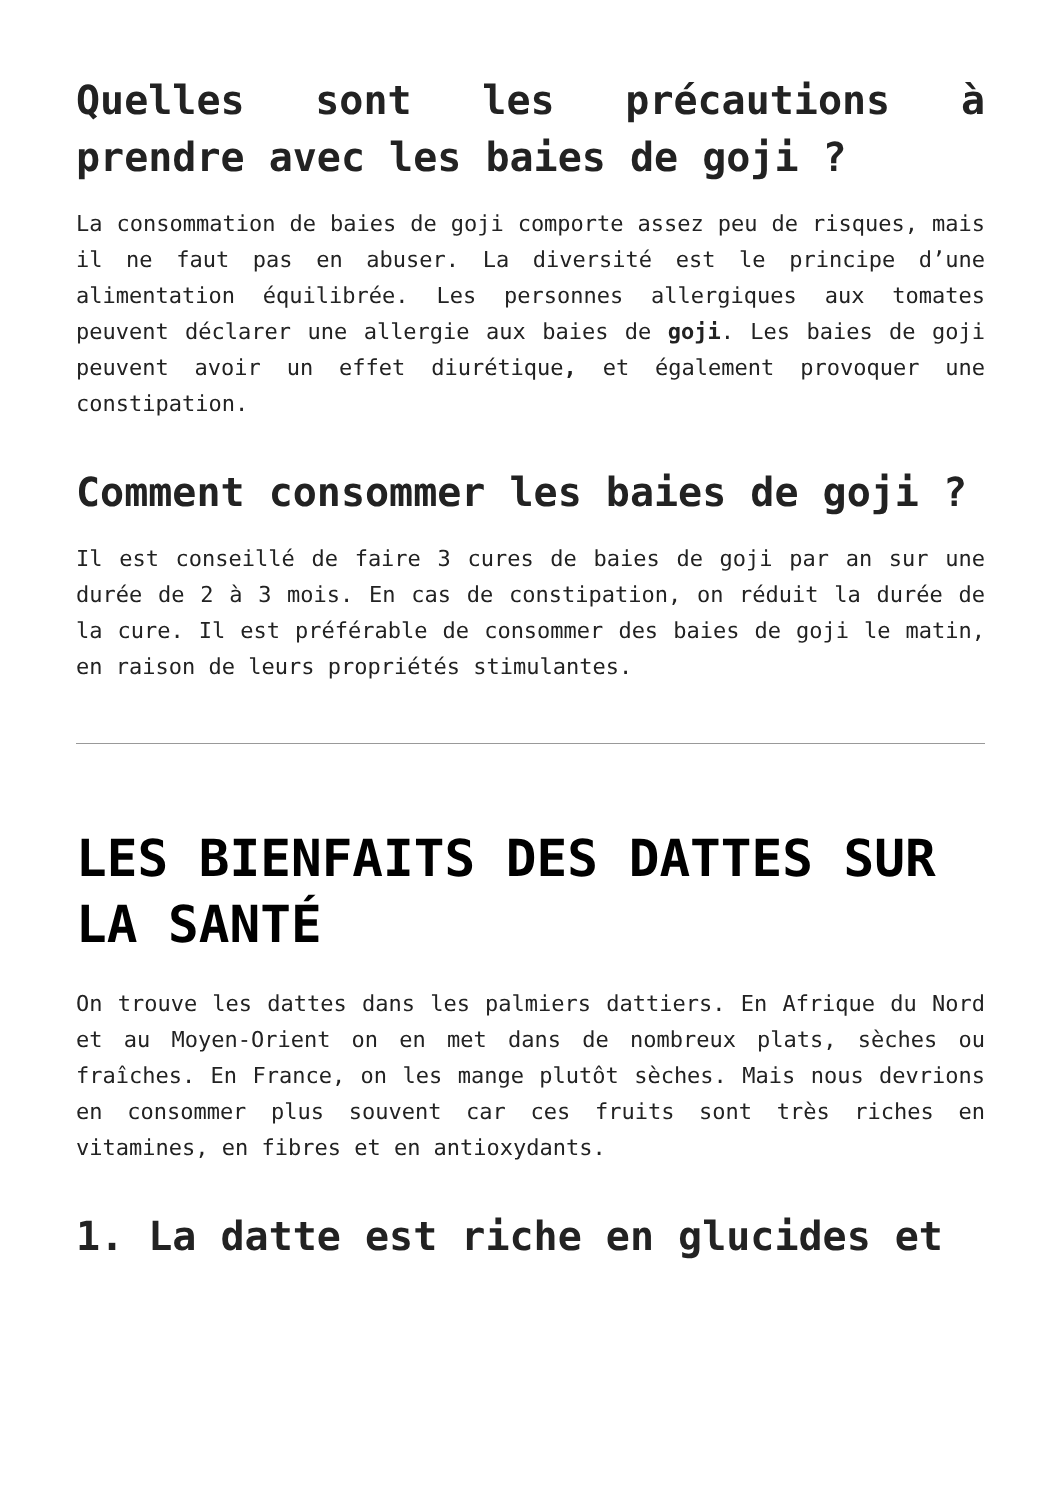Quelles sont les précautions à prendre avec les baies de goji ?
La consommation de baies de goji comporte assez peu de risques, mais il ne faut pas en abuser. La diversité est le principe d’une alimentation équilibrée. Les personnes allergiques aux tomates peuvent déclarer une allergie aux baies de goji. Les baies de goji peuvent avoir un effet diurétique, et également provoquer une constipation.
Comment consommer les baies de goji ?
Il est conseillé de faire 3 cures de baies de goji par an sur une durée de 2 à 3 mois. En cas de constipation, on réduit la durée de la cure. Il est préférable de consommer des baies de goji le matin, en raison de leurs propriétés stimulantes.
LES BIENFAITS DES DATTES SUR LA SANTÉ
On trouve les dattes dans les palmiers dattiers. En Afrique du Nord et au Moyen-Orient on en met dans de nombreux plats, sèches ou fraîches. En France, on les mange plutôt sèches. Mais nous devrions en consommer plus souvent car ces fruits sont très riches en vitamines, en fibres et en antioxydants.
1. La datte est riche en glucides et